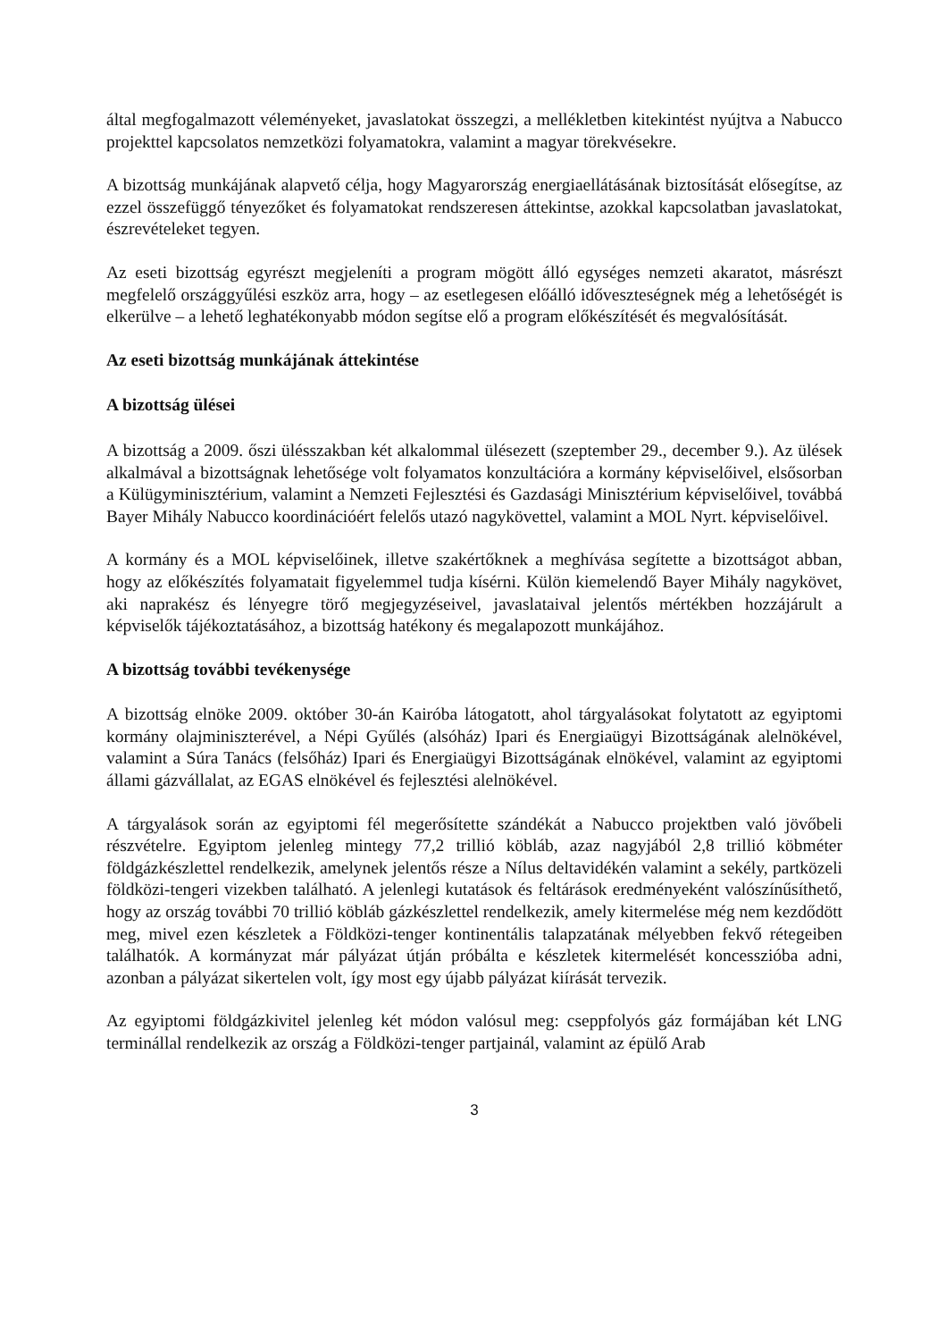által megfogalmazott véleményeket, javaslatokat összegzi, a mellékletben kitekintést nyújtva a Nabucco projekttel kapcsolatos nemzetközi folyamatokra, valamint a magyar törekvésekre.
A bizottság munkájának alapvető célja, hogy Magyarország energiaellátásának biztosítását elősegítse, az ezzel összefüggő tényezőket és folyamatokat rendszeresen áttekintse, azokkal kapcsolatban javaslatokat, észrevételeket tegyen.
Az eseti bizottság egyrészt megjeleníti a program mögött álló egységes nemzeti akaratot, másrészt megfelelő országgyűlési eszköz arra, hogy – az esetlegesen előálló időveszteségnek még a lehetőségét is elkerülve – a lehető leghatékonyabb módon segítse elő a program előkészítését és megvalósítását.
Az eseti bizottság munkájának áttekintése
A bizottság ülései
A bizottság a 2009. őszi ülésszakban két alkalommal ülésezett (szeptember 29., december 9.). Az ülések alkalmával a bizottságnak lehetősége volt folyamatos konzultációra a kormány képviselőivel, elsősorban a Külügyminisztérium, valamint a Nemzeti Fejlesztési és Gazdasági Minisztérium képviselőivel, továbbá Bayer Mihály Nabucco koordinációért felelős utazó nagykövettel, valamint a MOL Nyrt. képviselőivel.
A kormány és a MOL képviselőinek, illetve szakértőknek a meghívása segítette a bizottságot abban, hogy az előkészítés folyamatait figyelemmel tudja kísérni. Külön kiemelendő Bayer Mihály nagykövet, aki naprakész és lényegre törő megjegyzéseivel, javaslataival jelentős mértékben hozzájárult a képviselők tájékoztatásához, a bizottság hatékony és megalapozott munkájához.
A bizottság további tevékenysége
A bizottság elnöke 2009. október 30-án Kairóba látogatott, ahol tárgyalásokat folytatott az egyiptomi kormány olajminiszterével, a Népi Gyűlés (alsóház) Ipari és Energiaügyi Bizottságának alelnökével, valamint a Súra Tanács (felsőház) Ipari és Energiaügyi Bizottságának elnökével, valamint az egyiptomi állami gázvállalat, az EGAS elnökével és fejlesztési alelnökével.
A tárgyalások során az egyiptomi fél megerősítette szándékát a Nabucco projektben való jövőbeli részvételre. Egyiptom jelenleg mintegy 77,2 trillió köbláb, azaz nagyjából 2,8 trillió köbméter földgázkészlettel rendelkezik, amelynek jelentős része a Nílus deltavidékén valamint a sekély, partközeli földközi-tengeri vizekben található. A jelenlegi kutatások és feltárások eredményeként valószínűsíthető, hogy az ország további 70 trillió köbláb gázkészlettel rendelkezik, amely kitermelése még nem kezdődött meg, mivel ezen készletek a Földközi-tenger kontinentális talapzatának mélyebben fekvő rétegeiben találhatók. A kormányzat már pályázat útján próbálta e készletek kitermelését koncesszióba adni, azonban a pályázat sikertelen volt, így most egy újabb pályázat kiírását tervezik.
Az egyiptomi földgázkivitel jelenleg két módon valósul meg: cseppfolyós gáz formájában két LNG terminállal rendelkezik az ország a Földközi-tenger partjainál, valamint az épülő Arab
3